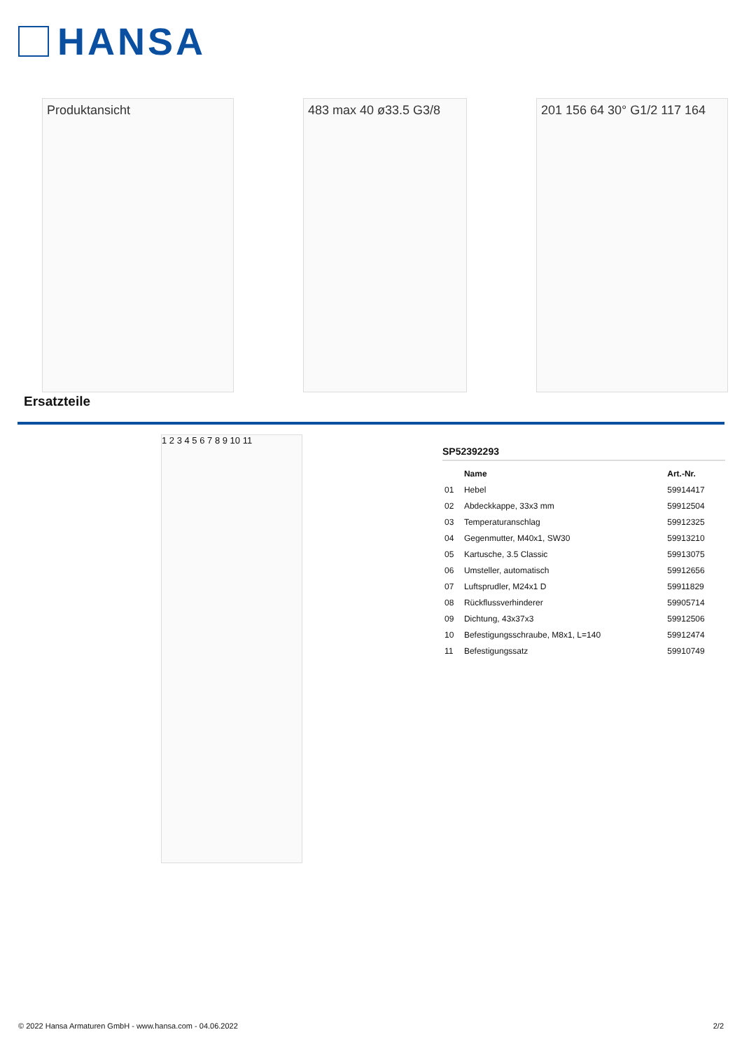HANSA
Produktansicht 483 max 40 ø33.5 G3/8
201 156 64 30° G1/2 117 164
Ersatzteile
1 2 3 4 5 6 7 8 9 10 11
SP52392293
| | Name | Art.-Nr. |
| --- | --- | --- |
| 01 | Hebel | 59914417 |
| 02 | Abdeckkappe, 33x3 mm | 59912504 |
| 03 | Temperaturanschlag | 59912325 |
| 04 | Gegenmutter, M40x1, SW30 | 59913210 |
| 05 | Kartusche, 3.5 Classic | 59913075 |
| 06 | Umsteller, automatisch | 59912656 |
| 07 | Luftsprudler, M24x1 D | 59911829 |
| 08 | Rückflussverhinderer | 59905714 |
| 09 | Dichtung, 43x37x3 | 59912506 |
| 10 | Befestigungsschraube, M8x1, L=140 | 59912474 |
| 11 | Befestigungssatz | 59910749 |
© 2022 Hansa Armaturen GmbH - www.hansa.com - 04.06.2022 2/2